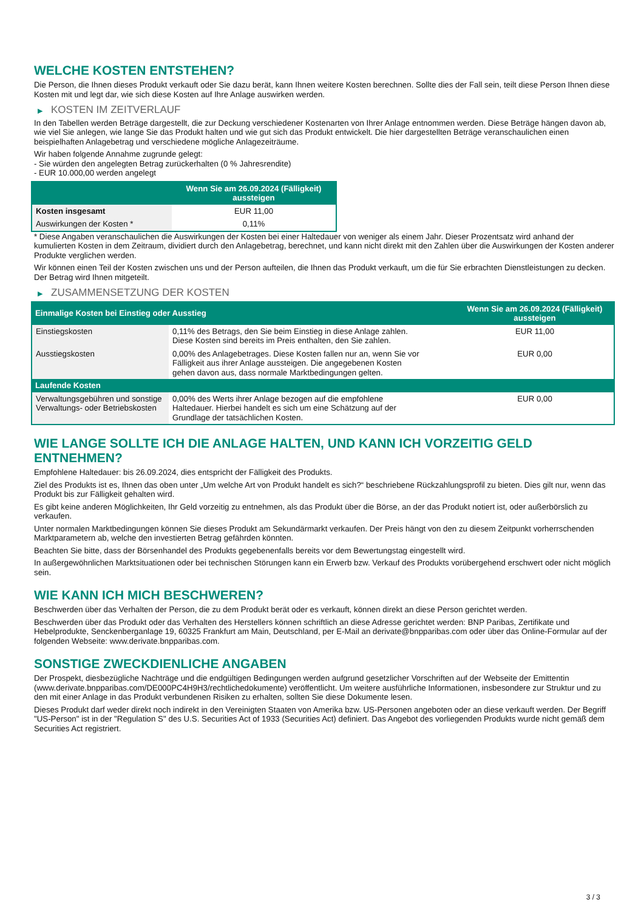WELCHE KOSTEN ENTSTEHEN?
Die Person, die Ihnen dieses Produkt verkauft oder Sie dazu berät, kann Ihnen weitere Kosten berechnen. Sollte dies der Fall sein, teilt diese Person Ihnen diese Kosten mit und legt dar, wie sich diese Kosten auf Ihre Anlage auswirken werden.
▶ KOSTEN IM ZEITVERLAUF
In den Tabellen werden Beträge dargestellt, die zur Deckung verschiedener Kostenarten von Ihrer Anlage entnommen werden. Diese Beträge hängen davon ab, wie viel Sie anlegen, wie lange Sie das Produkt halten und wie gut sich das Produkt entwickelt. Die hier dargestellten Beträge veranschaulichen einen beispielhaften Anlagebetrag und verschiedene mögliche Anlagezeiträume.
Wir haben folgende Annahme zugrunde gelegt:
- Sie würden den angelegten Betrag zurückerhalten (0 % Jahresrendite)
- EUR 10.000,00 werden angelegt
| | Wenn Sie am 26.09.2024 (Fälligkeit) aussteigen |
| --- | --- |
| Kosten insgesamt | EUR 11,00 |
| Auswirkungen der Kosten * | 0,11% |
* Diese Angaben veranschaulichen die Auswirkungen der Kosten bei einer Haltedauer von weniger als einem Jahr. Dieser Prozentsatz wird anhand der kumulierten Kosten in dem Zeitraum, dividiert durch den Anlagebetrag, berechnet, und kann nicht direkt mit den Zahlen über die Auswirkungen der Kosten anderer Produkte verglichen werden.
Wir können einen Teil der Kosten zwischen uns und der Person aufteilen, die Ihnen das Produkt verkauft, um die für Sie erbrachten Dienstleistungen zu decken. Der Betrag wird Ihnen mitgeteilt.
▶ ZUSAMMENSETZUNG DER KOSTEN
| Einmalige Kosten bei Einstieg oder Ausstieg | | Wenn Sie am 26.09.2024 (Fälligkeit) aussteigen |
| --- | --- | --- |
| Einstiegskosten | 0,11% des Betrags, den Sie beim Einstieg in diese Anlage zahlen. Diese Kosten sind bereits im Preis enthalten, den Sie zahlen. | EUR 11,00 |
| Ausstiegskosten | 0,00% des Anlagebetrages. Diese Kosten fallen nur an, wenn Sie vor Fälligkeit aus ihrer Anlage aussteigen. Die angegebenen Kosten gehen davon aus, dass normale Marktbedingungen gelten. | EUR 0,00 |
| Laufende Kosten | | |
| Verwaltungsgebühren und sonstige Verwaltungs- oder Betriebskosten | 0,00% des Werts ihrer Anlage bezogen auf die empfohlene Haltedauer. Hierbei handelt es sich um eine Schätzung auf der Grundlage der tatsächlichen Kosten. | EUR 0,00 |
WIE LANGE SOLLTE ICH DIE ANLAGE HALTEN, UND KANN ICH VORZEITIG GELD ENTNEHMEN?
Empfohlene Haltedauer: bis 26.09.2024, dies entspricht der Fälligkeit des Produkts.
Ziel des Produkts ist es, Ihnen das oben unter „Um welche Art von Produkt handelt es sich?“ beschriebene Rückzahlungsprofil zu bieten. Dies gilt nur, wenn das Produkt bis zur Fälligkeit gehalten wird.
Es gibt keine anderen Möglichkeiten, Ihr Geld vorzeitig zu entnehmen, als das Produkt über die Börse, an der das Produkt notiert ist, oder außerbörslich zu verkaufen.
Unter normalen Marktbedingungen können Sie dieses Produkt am Sekundärmarkt verkaufen. Der Preis hängt von den zu diesem Zeitpunkt vorherrschenden Marktparametern ab, welche den investierten Betrag gefährden könnten.
Beachten Sie bitte, dass der Börsenhandel des Produkts gegebenenfalls bereits vor dem Bewertungstag eingestellt wird.
In außergewöhnlichen Marktsituationen oder bei technischen Störungen kann ein Erwerb bzw. Verkauf des Produkts vorübergehend erschwert oder nicht möglich sein.
WIE KANN ICH MICH BESCHWEREN?
Beschwerden über das Verhalten der Person, die zu dem Produkt berät oder es verkauft, können direkt an diese Person gerichtet werden.
Beschwerden über das Produkt oder das Verhalten des Herstellers können schriftlich an diese Adresse gerichtet werden: BNP Paribas, Zertifikate und Hebelprodukte, Senckenberganlage 19, 60325 Frankfurt am Main, Deutschland, per E-Mail an derivate@bnpparibas.com oder über das Online-Formular auf der folgenden Webseite: www.derivate.bnpparibas.com.
SONSTIGE ZWECKDIENLICHE ANGABEN
Der Prospekt, diesbezügliche Nachträge und die endgültigen Bedingungen werden aufgrund gesetzlicher Vorschriften auf der Webseite der Emittentin (www.derivate.bnpparibas.com/DE000PC4H9H3/rechtlichedokumente) veröffentlicht. Um weitere ausführliche Informationen, insbesondere zur Struktur und zu den mit einer Anlage in das Produkt verbundenen Risiken zu erhalten, sollten Sie diese Dokumente lesen.
Dieses Produkt darf weder direkt noch indirekt in den Vereinigten Staaten von Amerika bzw. US-Personen angeboten oder an diese verkauft werden. Der Begriff "US-Person" ist in der "Regulation S" des U.S. Securities Act of 1933 (Securities Act) definiert. Das Angebot des vorliegenden Produkts wurde nicht gemäß dem Securities Act registriert.
3 / 3